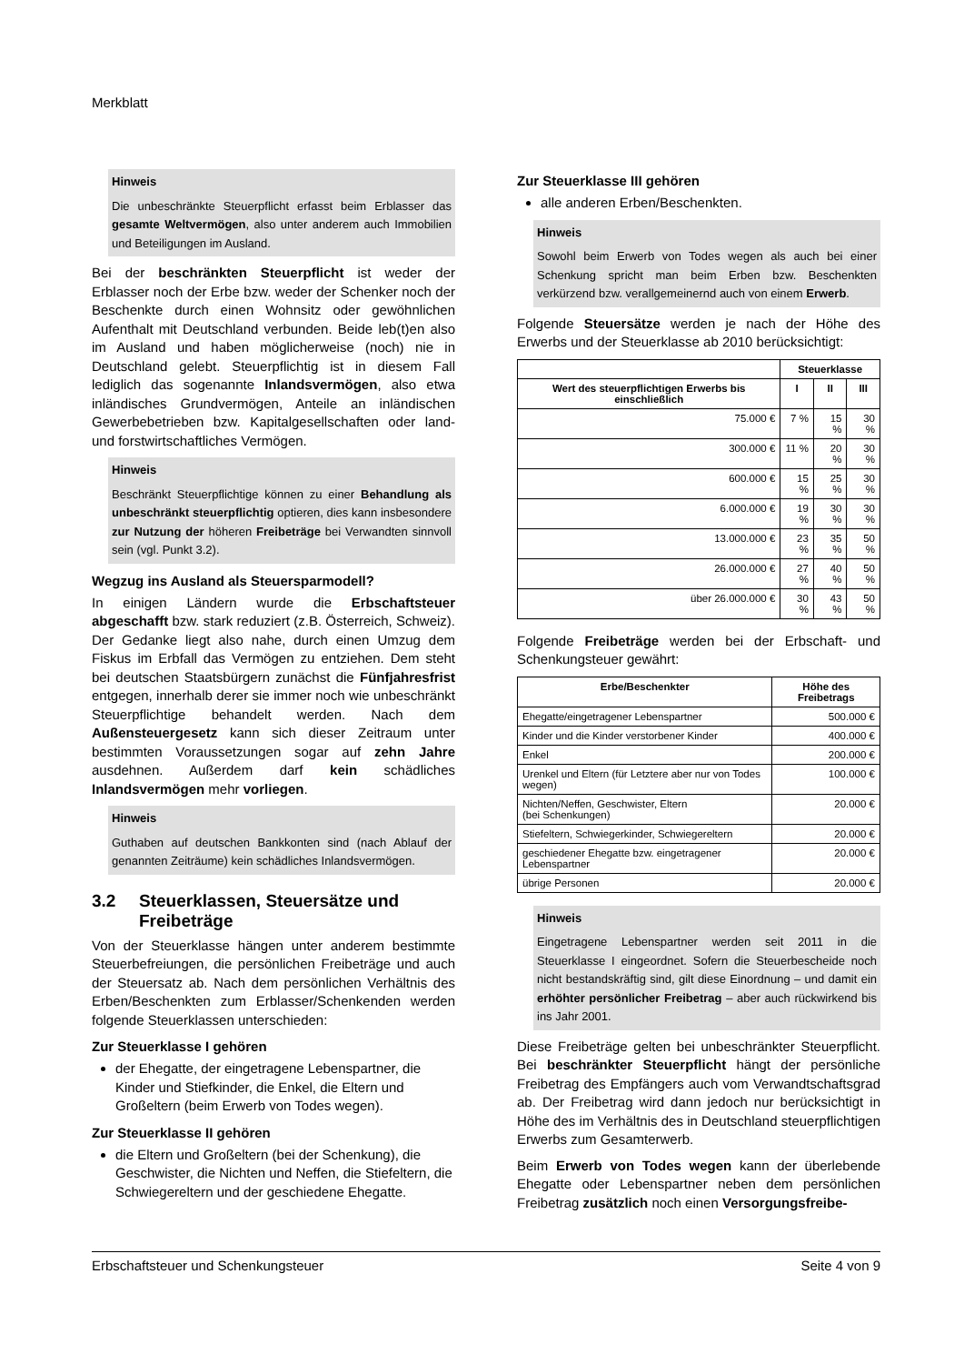Merkblatt
Hinweis
Die unbeschränkte Steuerpflicht erfasst beim Erblasser das gesamte Weltvermögen, also unter anderem auch Immobilien und Beteiligungen im Ausland.
Bei der beschränkten Steuerpflicht ist weder der Erblasser noch der Erbe bzw. weder der Schenker noch der Beschenkte durch einen Wohnsitz oder gewöhnlichen Aufenthalt mit Deutschland verbunden. Beide leb(t)en also im Ausland und haben möglicherweise (noch) nie in Deutschland gelebt. Steuerpflichtig ist in diesem Fall lediglich das sogenannte Inlandsvermögen, also etwa inländisches Grundvermögen, Anteile an inländischen Gewerbebetrieben bzw. Kapitalgesellschaften oder land- und forstwirtschaftliches Vermögen.
Hinweis
Beschränkt Steuerpflichtige können zu einer Behandlung als unbeschränkt steuerpflichtig optieren, dies kann insbesondere zur Nutzung der höheren Freibeträge bei Verwandten sinnvoll sein (vgl. Punkt 3.2).
Wegzug ins Ausland als Steuersparmodell?
In einigen Ländern wurde die Erbschaftsteuer abgeschafft bzw. stark reduziert (z.B. Österreich, Schweiz). Der Gedanke liegt also nahe, durch einen Umzug dem Fiskus im Erbfall das Vermögen zu entziehen. Dem steht bei deutschen Staatsbürgern zunächst die Fünfjahresfrist entgegen, innerhalb derer sie immer noch wie unbeschränkt Steuerpflichtige behandelt werden. Nach dem Außensteuergesetz kann sich dieser Zeitraum unter bestimmten Voraussetzungen sogar auf zehn Jahre ausdehnen. Außerdem darf kein schädliches Inlandsvermögen mehr vorliegen.
Hinweis
Guthaben auf deutschen Bankkonten sind (nach Ablauf der genannten Zeiträume) kein schädliches Inlandsvermögen.
3.2 Steuerklassen, Steuersätze und Freibeträge
Von der Steuerklasse hängen unter anderem bestimmte Steuerbefreiungen, die persönlichen Freibeträge und auch der Steuersatz ab. Nach dem persönlichen Verhältnis des Erben/Beschenkten zum Erblasser/Schenkenden werden folgende Steuerklassen unterschieden:
Zur Steuerklasse I gehören
der Ehegatte, der eingetragene Lebenspartner, die Kinder und Stiefkinder, die Enkel, die Eltern und Großeltern (beim Erwerb von Todes wegen).
Zur Steuerklasse II gehören
die Eltern und Großeltern (bei der Schenkung), die Geschwister, die Nichten und Neffen, die Stiefeltern, die Schwiegereltern und der geschiedene Ehegatte.
Zur Steuerklasse III gehören
alle anderen Erben/Beschenkten.
Hinweis
Sowohl beim Erwerb von Todes wegen als auch bei einer Schenkung spricht man beim Erben bzw. Beschenkten verkürzend bzw. verallgemeinernd auch von einem Erwerb.
Folgende Steuersätze werden je nach der Höhe des Erwerbs und der Steuerklasse ab 2010 berücksichtigt:
| | Steuerklasse | | |
| --- | --- | --- | --- |
| Wert des steuerpflichtigen Erwerbs bis einschließlich | I | II | III |
| 75.000 € | 7 % | 15 % | 30 % |
| 300.000 € | 11 % | 20 % | 30 % |
| 600.000 € | 15 % | 25 % | 30 % |
| 6.000.000 € | 19 % | 30 % | 30 % |
| 13.000.000 € | 23 % | 35 % | 50 % |
| 26.000.000 € | 27 % | 40 % | 50 % |
| über 26.000.000 € | 30 % | 43 % | 50 % |
Folgende Freibeträge werden bei der Erbschaft- und Schenkungsteuer gewährt:
| Erbe/Beschenkter | Höhe des Freibetrags |
| --- | --- |
| Ehegatte/eingetragener Lebenspartner | 500.000 € |
| Kinder und die Kinder verstorbener Kinder | 400.000 € |
| Enkel | 200.000 € |
| Urenkel und Eltern (für Letztere aber nur von Todes wegen) | 100.000 € |
| Nichten/Neffen, Geschwister, Eltern (bei Schenkungen) | 20.000 € |
| Stiefeltern, Schwiegerkinder, Schwiegereltern | 20.000 € |
| geschiedener Ehegatte bzw. eingetragener Lebenspartner | 20.000 € |
| übrige Personen | 20.000 € |
Hinweis
Eingetragene Lebenspartner werden seit 2011 in die Steuerklasse I eingeordnet. Sofern die Steuerbescheide noch nicht bestandskräftig sind, gilt diese Einordnung – und damit ein erhöhter persönlicher Freibetrag – aber auch rückwirkend bis ins Jahr 2001.
Diese Freibeträge gelten bei unbeschränkter Steuerpflicht. Bei beschränkter Steuerpflicht hängt der persönliche Freibetrag des Empfängers auch vom Verwandtschaftsgrad ab. Der Freibetrag wird dann jedoch nur berücksichtigt in Höhe des im Verhältnis des in Deutschland steuerpflichtigen Erwerbs zum Gesamterwerb.
Beim Erwerb von Todes wegen kann der überlebende Ehegatte oder Lebenspartner neben dem persönlichen Freibetrag zusätzlich noch einen Versorgungsfreibe-
Erbschaftsteuer und Schenkungsteuer Seite 4 von 9